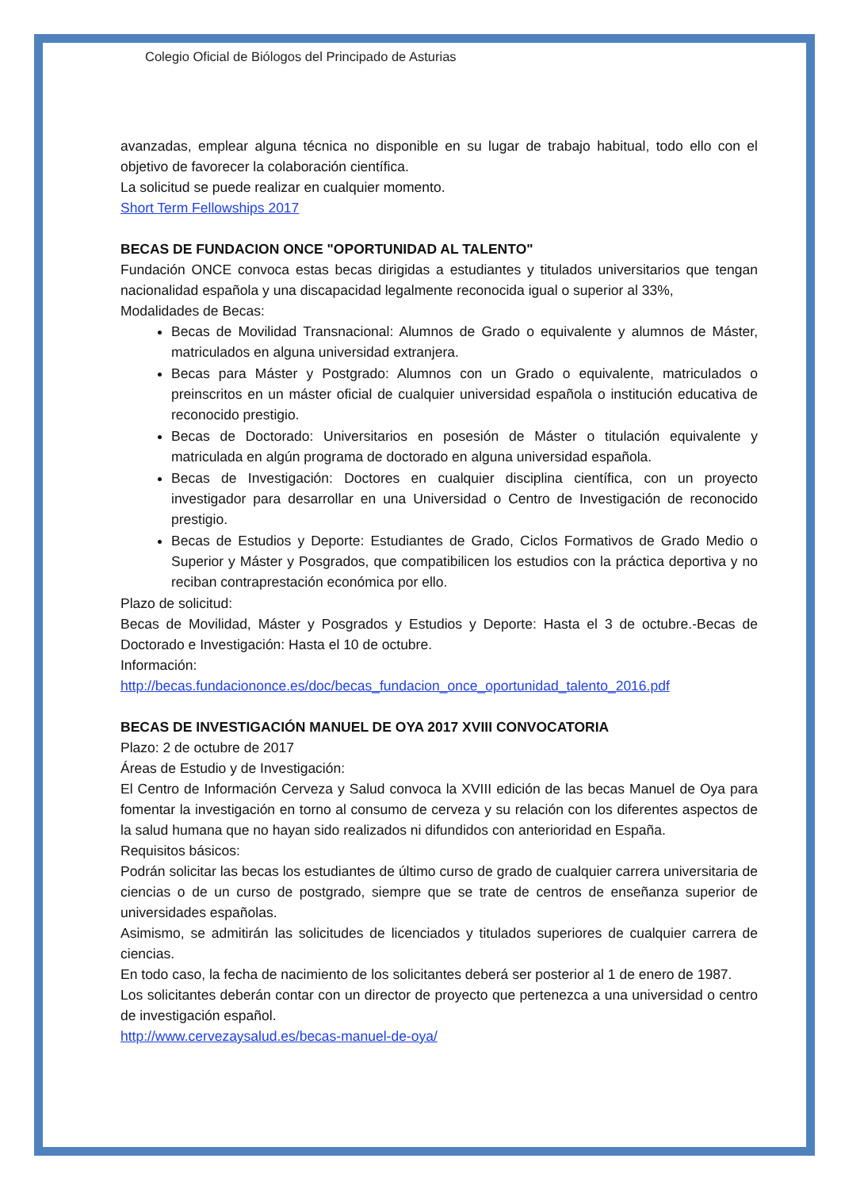Colegio Oficial de Biólogos del Principado de Asturias
avanzadas, emplear alguna técnica no disponible en su lugar de trabajo habitual, todo ello con el objetivo de favorecer la colaboración científica.
La solicitud se puede realizar en cualquier momento.
Short Term Fellowships 2017
BECAS DE FUNDACION ONCE "OPORTUNIDAD AL TALENTO"
Fundación ONCE convoca estas becas dirigidas a estudiantes y titulados universitarios que tengan nacionalidad española y una discapacidad legalmente reconocida igual o superior al 33%,
Modalidades de Becas:
Becas de Movilidad Transnacional: Alumnos de Grado o equivalente y alumnos de Máster, matriculados en alguna universidad extranjera.
Becas para Máster y Postgrado: Alumnos con un Grado o equivalente, matriculados o preinscritos en un máster oficial de cualquier universidad española o institución educativa de reconocido prestigio.
Becas de Doctorado: Universitarios en posesión de Máster o titulación equivalente y matriculada en algún programa de doctorado en alguna universidad española.
Becas de Investigación: Doctores en cualquier disciplina científica, con un proyecto investigador para desarrollar en una Universidad o Centro de Investigación de reconocido prestigio.
Becas de Estudios y Deporte: Estudiantes de Grado, Ciclos Formativos de Grado Medio o Superior y Máster y Posgrados, que compatibilicen los estudios con la práctica deportiva y no reciban contraprestación económica por ello.
Plazo de solicitud:
Becas de Movilidad, Máster y Posgrados y Estudios y Deporte: Hasta el 3 de octubre.-Becas de Doctorado e Investigación: Hasta el 10 de octubre.
Información:
http://becas.fundaciononce.es/doc/becas_fundacion_once_oportunidad_talento_2016.pdf
BECAS DE INVESTIGACIÓN MANUEL DE OYA 2017 XVIII CONVOCATORIA
Plazo: 2 de octubre de 2017
Áreas de Estudio y de Investigación:
El Centro de Información Cerveza y Salud convoca la XVIII edición de las becas Manuel de Oya para fomentar la investigación en torno al consumo de cerveza y su relación con los diferentes aspectos de la salud humana que no hayan sido realizados ni difundidos con anterioridad en España.
Requisitos básicos:
Podrán solicitar las becas los estudiantes de último curso de grado de cualquier carrera universitaria de ciencias o de un curso de postgrado, siempre que se trate de centros de enseñanza superior de universidades españolas.
Asimismo, se admitirán las solicitudes de licenciados y titulados superiores de cualquier carrera de ciencias.
En todo caso, la fecha de nacimiento de los solicitantes deberá ser posterior al 1 de enero de 1987.
Los solicitantes deberán contar con un director de proyecto que pertenezca a una universidad o centro de investigación español.
http://www.cervezaysalud.es/becas-manuel-de-oya/